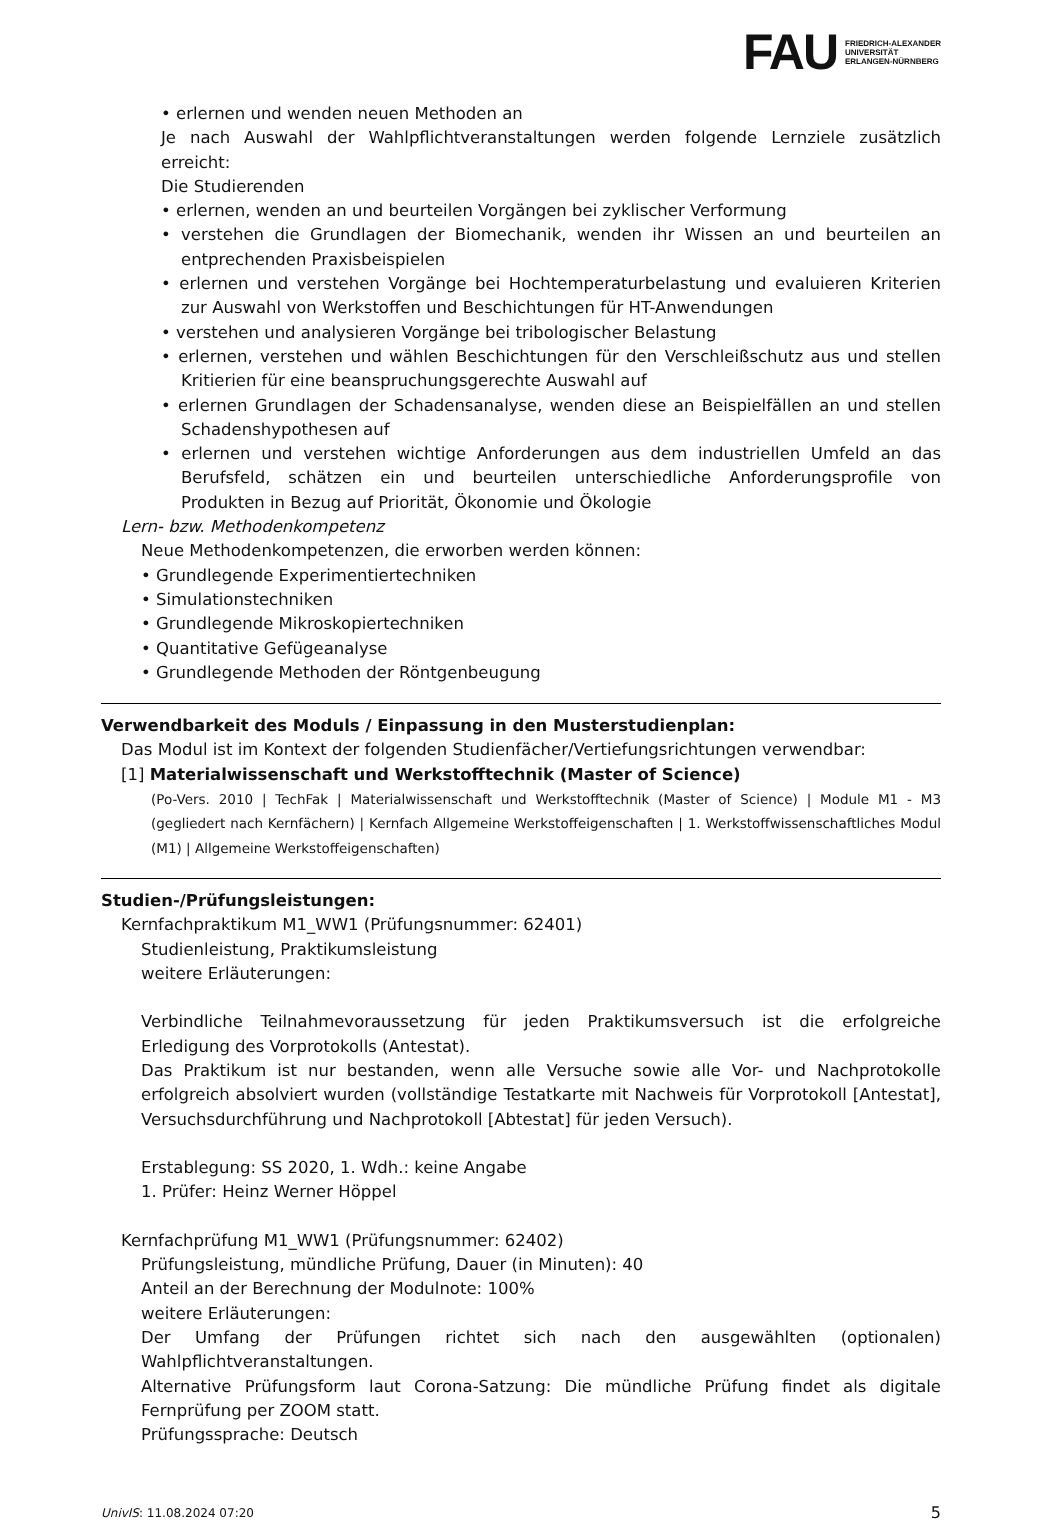FAU
FRIEDRICH-ALEXANDER
UNIVERSITÄT
ERLANGEN-NÜRNBERG
• erlernen und wenden neuen Methoden an
Je nach Auswahl der Wahlpflichtveranstaltungen werden folgende Lernziele zusätzlich erreicht:
Die Studierenden
• erlernen, wenden an und beurteilen Vorgängen bei zyklischer Verformung
• verstehen die Grundlagen der Biomechanik, wenden ihr Wissen an und beurteilen an entprechenden Praxisbeispielen
• erlernen und verstehen Vorgänge bei Hochtemperaturbelastung und evaluieren Kriterien zur Auswahl von Werkstoffen und Beschichtungen für HT-Anwendungen
• verstehen und analysieren Vorgänge bei tribologischer Belastung
• erlernen, verstehen und wählen Beschichtungen für den Verschleißschutz aus und stellen Kritierien für eine beanspruchungsgerechte Auswahl auf
• erlernen Grundlagen der Schadensanalyse, wenden diese an Beispielfällen an und stellen Schadenshypothesen auf
• erlernen und verstehen wichtige Anforderungen aus dem industriellen Umfeld an das Berufsfeld, schätzen ein und beurteilen unterschiedliche Anforderungsprofile von Produkten in Bezug auf Priorität, Ökonomie und Ökologie
Lern- bzw. Methodenkompetenz
Neue Methodenkompetenzen, die erworben werden können:
• Grundlegende Experimentiertechniken
• Simulationstechniken
• Grundlegende Mikroskopiertechniken
• Quantitative Gefügeanalyse
• Grundlegende Methoden der Röntgenbeugung
Verwendbarkeit des Moduls / Einpassung in den Musterstudienplan:
Das Modul ist im Kontext der folgenden Studienfächer/Vertiefungsrichtungen verwendbar:
[1] Materialwissenschaft und Werkstofftechnik (Master of Science)
(Po-Vers. 2010 | TechFak | Materialwissenschaft und Werkstofftechnik (Master of Science) | Module M1 - M3 (gegliedert nach Kernfächern) | Kernfach Allgemeine Werkstoffeigenschaften | 1. Werkstoffwissenschaftliches Modul (M1) | Allgemeine Werkstoffeigenschaften)
Studien-/Prüfungsleistungen:
Kernfachpraktikum M1_WW1 (Prüfungsnummer: 62401)
Studienleistung, Praktikumsleistung
weitere Erläuterungen:
Verbindliche Teilnahmevoraussetzung für jeden Praktikumsversuch ist die erfolgreiche Erledigung des Vorprotokolls (Antestat).
Das Praktikum ist nur bestanden, wenn alle Versuche sowie alle Vor- und Nachprotokolle erfolgreich absolviert wurden (vollständige Testatkarte mit Nachweis für Vorprotokoll [Antestat], Versuchsdurchführung und Nachprotokoll [Abtestat] für jeden Versuch).
Erstablegung: SS 2020, 1. Wdh.: keine Angabe
1. Prüfer: Heinz Werner Höppel
Kernfachprüfung M1_WW1 (Prüfungsnummer: 62402)
Prüfungsleistung, mündliche Prüfung, Dauer (in Minuten): 40
Anteil an der Berechnung der Modulnote: 100%
weitere Erläuterungen:
Der Umfang der Prüfungen richtet sich nach den ausgewählten (optionalen) Wahlpflichtveranstaltungen.
Alternative Prüfungsform laut Corona-Satzung: Die mündliche Prüfung findet als digitale Fernprüfung per ZOOM statt.
Prüfungssprache: Deutsch
UnivIS: 11.08.2024 07:20 5